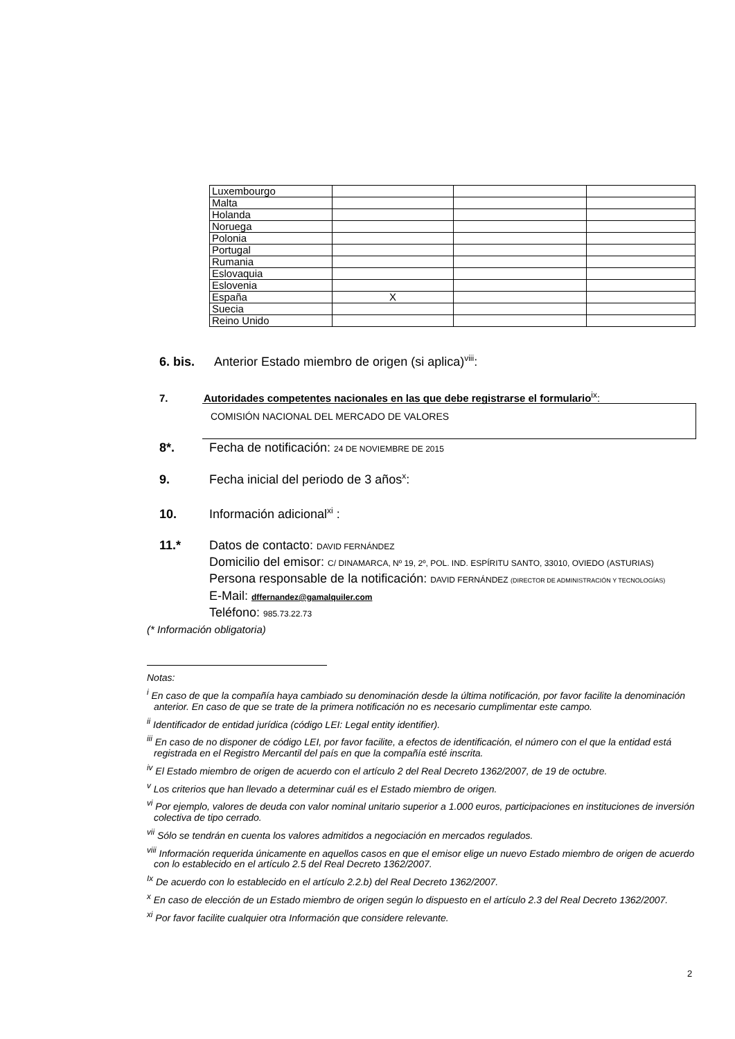| Luxembourgo | | | |
| Malta | | | |
| Holanda | | | |
| Noruega | | | |
| Polonia | | | |
| Portugal | | | |
| Rumania | | | |
| Eslovaquia | | | |
| Eslovenia | | | |
| España | X | | |
| Suecia | | | |
| Reino Unido | | | |
6. bis. Anterior Estado miembro de origen (si aplica)<sup>viii</sup>:
7. Autoridades competentes nacionales en las que debe registrarse el formulario<sup>ix</sup>:
COMISIÓN NACIONAL DEL MERCADO DE VALORES
8*. Fecha de notificación: 24 DE NOVIEMBRE DE 2015
9. Fecha inicial del periodo de 3 años<sup>x</sup>:
10. Información adicional<sup>xi</sup> :
11.* Datos de contacto: DAVID FERNÁNDEZ
Domicilio del emisor: C/ DINAMARCA, Nº 19, 2º, POL. IND. ESPÍRITU SANTO, 33010, OVIEDO (ASTURIAS)
Persona responsable de la notificación: DAVID FERNÁNDEZ (DIRECTOR DE ADMINISTRACIÓN Y TECNOLOGÍAS)
E-Mail: dffernandez@gamalquiler.com
Teléfono: 985.73.22.73
(* Información obligatoria)
Notas:
<sup>i</sup> En caso de que la compañía haya cambiado su denominación desde la última notificación, por favor facilite la denominación anterior. En caso de que se trate de la primera notificación no es necesario cumplimentar este campo.
<sup>ii</sup> Identificador de entidad jurídica (código LEI: Legal entity identifier).
<sup>iii</sup> En caso de no disponer de código LEI, por favor facilite, a efectos de identificación, el número con el que la entidad está registrada en el Registro Mercantil del país en que la compañía esté inscrita.
<sup>iv</sup> El Estado miembro de origen de acuerdo con el artículo 2 del Real Decreto 1362/2007, de 19 de octubre.
<sup>v</sup> Los criterios que han llevado a determinar cuál es el Estado miembro de origen.
<sup>vi</sup> Por ejemplo, valores de deuda con valor nominal unitario superior a 1.000 euros, participaciones en instituciones de inversión colectiva de tipo cerrado.
<sup>vii</sup> Sólo se tendrán en cuenta los valores admitidos a negociación en mercados regulados.
<sup>viii</sup> Información requerida únicamente en aquellos casos en que el emisor elige un nuevo Estado miembro de origen de acuerdo con lo establecido en el artículo 2.5 del Real Decreto 1362/2007.
<sup>Ix</sup> De acuerdo con lo establecido en el artículo 2.2.b) del Real Decreto 1362/2007.
<sup>x</sup> En caso de elección de un Estado miembro de origen según lo dispuesto en el artículo 2.3 del Real Decreto 1362/2007.
<sup>xi</sup> Por favor facilite cualquier otra Información que considere relevante.
2